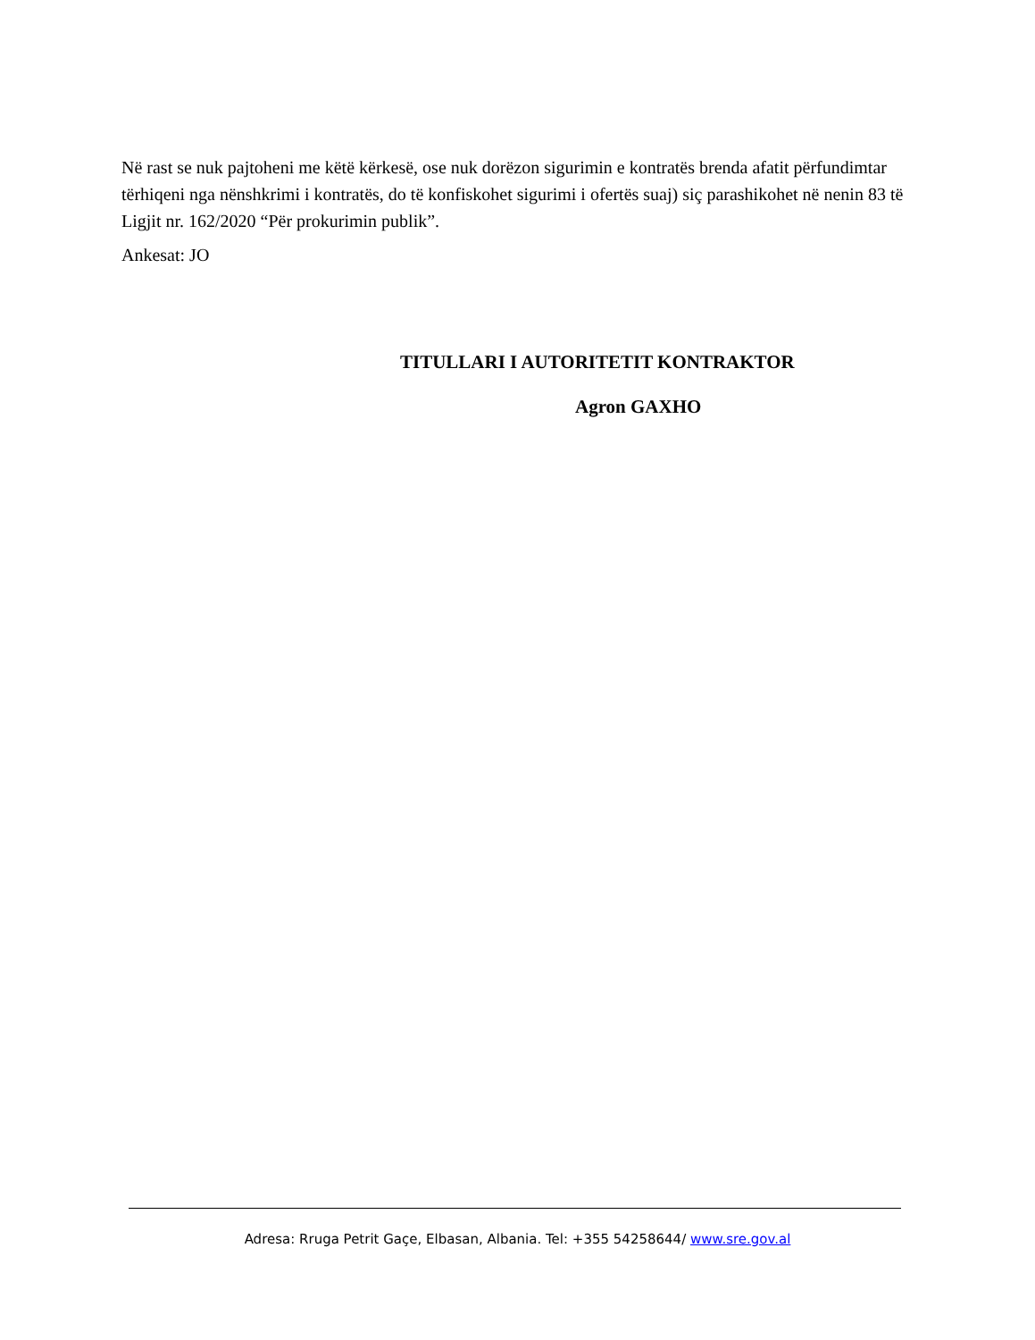Në rast se nuk pajtoheni me këtë kërkesë, ose nuk dorëzon sigurimin e kontratës brenda afatit përfundimtar tërhiqeni nga nënshkrimi i kontratës, do të konfiskohet sigurimi i ofertës suaj) siç parashikohet në nenin 83 të Ligjit nr. 162/2020 “Për prokurimin publik”.
Ankesat: JO
TITULLARI I AUTORITETIT KONTRAKTOR
Agron GAXHO
Adresa: Rruga Petrit Gaçe, Elbasan, Albania. Tel: +355 54258644/ www.sre.gov.al